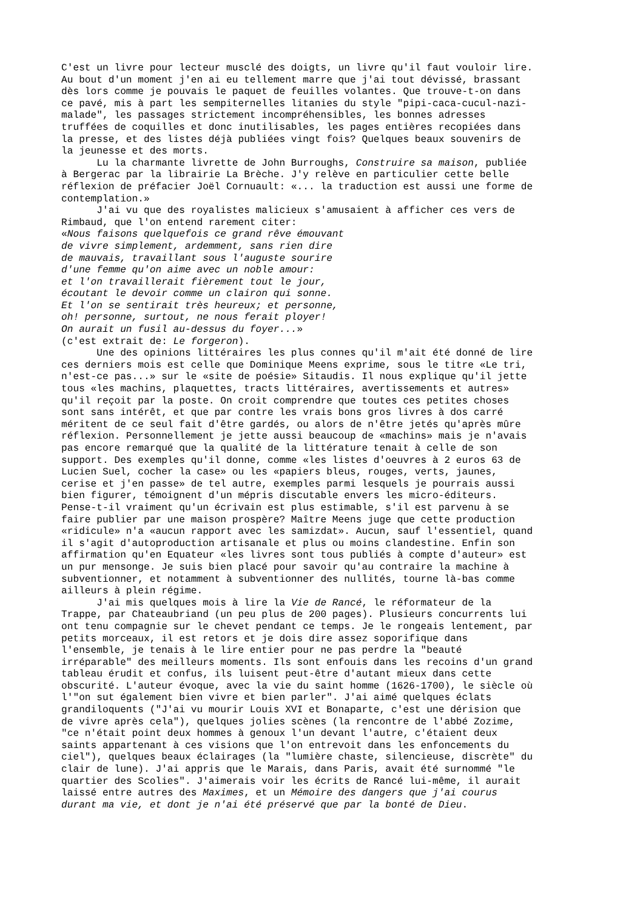C'est un livre pour lecteur musclé des doigts, un livre qu'il faut vouloir lire. Au bout d'un moment j'en ai eu tellement marre que j'ai tout dévissé, brassant dès lors comme je pouvais le paquet de feuilles volantes. Que trouve-t-on dans ce pavé, mis à part les sempiternelles litanies du style "pipi-caca-cucul-nazi- malade", les passages strictement incompréhensibles, les bonnes adresses truffées de coquilles et donc inutilisables, les pages entières recopiées dans la presse, et des listes déjà publiées vingt fois? Quelques beaux souvenirs de la jeunesse et des morts.
Lu la charmante livrette de John Burroughs, Construire sa maison, publiée à Bergerac par la librairie La Brèche. J'y relève en particulier cette belle réflexion de préfacier Joël Cornuault: «... la traduction est aussi une forme de contemplation.»
J'ai vu que des royalistes malicieux s'amusaient à afficher ces vers de Rimbaud, que l'on entend rarement citer: «Nous faisons quelquefois ce grand rêve émouvant de vivre simplement, ardemment, sans rien dire de mauvais, travaillant sous l'auguste sourire d'une femme qu'on aime avec un noble amour: et l'on travaillerait fièrement tout le jour, écoutant le devoir comme un clairon qui sonne. Et l'on se sentirait très heureux; et personne, oh! personne, surtout, ne nous ferait ployer! On aurait un fusil au-dessus du foyer...» (c'est extrait de: Le forgeron).
Une des opinions littéraires les plus connes qu'il m'ait été donné de lire ces derniers mois est celle que Dominique Meens exprime, sous le titre «Le tri, n'est-ce pas...» sur le «site de poésie» Sitaudis. Il nous explique qu'il jette tous «les machins, plaquettes, tracts littéraires, avertissements et autres» qu'il reçoit par la poste. On croit comprendre que toutes ces petites choses sont sans intérêt, et que par contre les vrais bons gros livres à dos carré méritent de ce seul fait d'être gardés, ou alors de n'être jetés qu'après mûre réflexion. Personnellement je jette aussi beaucoup de «machins» mais je n'avais pas encore remarqué que la qualité de la littérature tenait à celle de son support. Des exemples qu'il donne, comme «les listes d'oeuvres à 2 euros 63 de Lucien Suel, cocher la case» ou les «papiers bleus, rouges, verts, jaunes, cerise et j'en passe» de tel autre, exemples parmi lesquels je pourrais aussi bien figurer, témoignent d'un mépris discutable envers les micro-éditeurs. Pense-t-il vraiment qu'un écrivain est plus estimable, s'il est parvenu à se faire publier par une maison prospère? Maître Meens juge que cette production «ridicule» n'a «aucun rapport avec les samizdat». Aucun, sauf l'essentiel, quand il s'agit d'autoproduction artisanale et plus ou moins clandestine. Enfin son affirmation qu'en Equateur «les livres sont tous publiés à compte d'auteur» est un pur mensonge. Je suis bien placé pour savoir qu'au contraire la machine à subventionner, et notamment à subventionner des nullités, tourne là-bas comme ailleurs à plein régime.
J'ai mis quelques mois à lire la Vie de Rancé, le réformateur de la Trappe, par Chateaubriand (un peu plus de 200 pages). Plusieurs concurrents lui ont tenu compagnie sur le chevet pendant ce temps. Je le rongeais lentement, par petits morceaux, il est retors et je dois dire assez soporifique dans l'ensemble, je tenais à le lire entier pour ne pas perdre la "beauté irréparable" des meilleurs moments. Ils sont enfouis dans les recoins d'un grand tableau érudit et confus, ils luisent peut-être d'autant mieux dans cette obscurité. L'auteur évoque, avec la vie du saint homme (1626-1700), le siècle où l'"on sut également bien vivre et bien parler". J'ai aimé quelques éclats grandiloquents ("J'ai vu mourir Louis XVI et Bonaparte, c'est une dérision que de vivre après cela"), quelques jolies scènes (la rencontre de l'abbé Zozime, "ce n'était point deux hommes à genoux l'un devant l'autre, c'étaient deux saints appartenant à ces visions que l'on entrevoit dans les enfoncements du ciel"), quelques beaux éclairages (la "lumière chaste, silencieuse, discrète" du clair de lune). J'ai appris que le Marais, dans Paris, avait été surnommé "le quartier des Scolies". J'aimerais voir les écrits de Rancé lui-même, il aurait laissé entre autres des Maximes, et un Mémoire des dangers que j'ai courus durant ma vie, et dont je n'ai été préservé que par la bonté de Dieu.